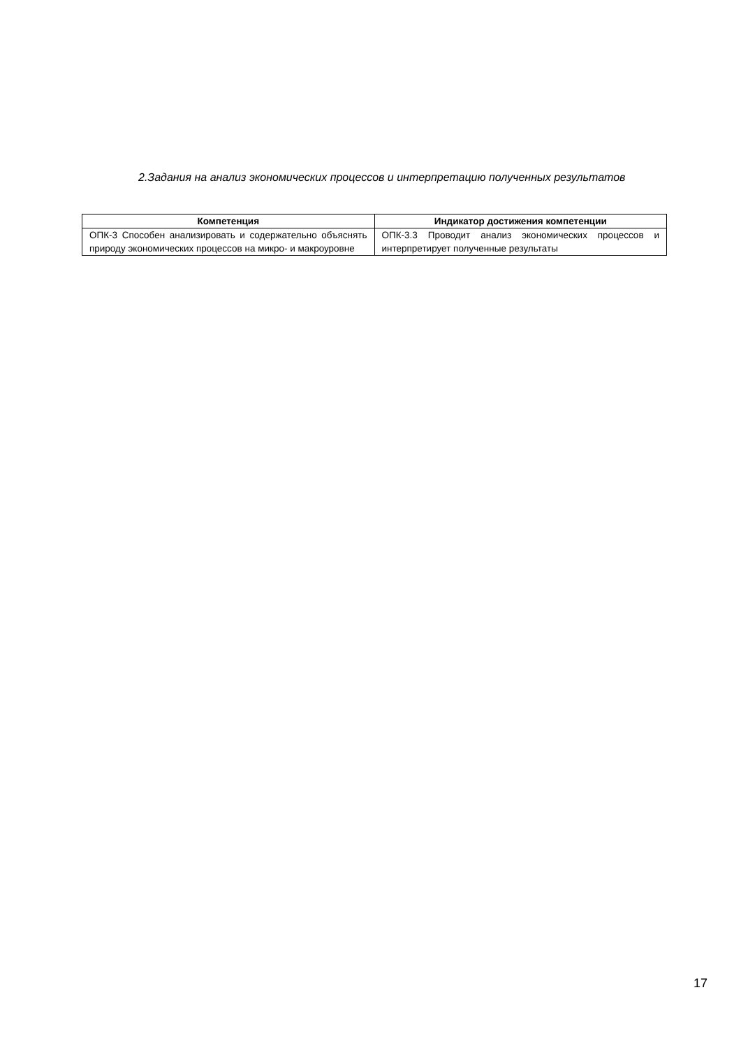2.Задания на анализ экономических процессов и интерпретацию полученных результатов
| Компетенция | Индикатор достижения компетенции |
| --- | --- |
| ОПК-3 Способен анализировать и содержательно объяснять природу экономических процессов на микро- и макроуровне | ОПК-3.3 Проводит анализ экономических процессов и интерпретирует полученные результаты |
17